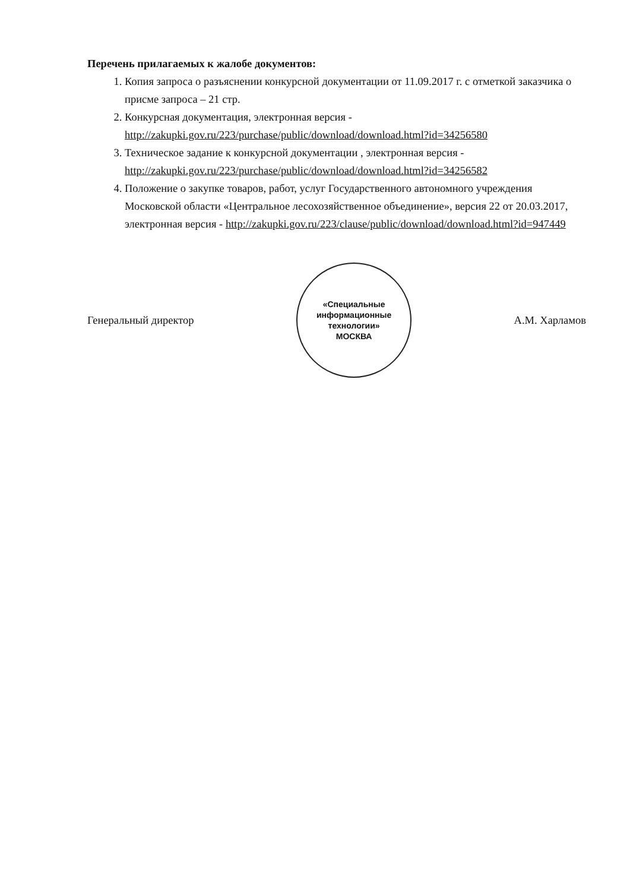Перечень прилагаемых к жалобе документов:
1. Копия запроса о разъяснении конкурсной документации от 11.09.2017 г. с отметкой заказчика о присме запроса – 21 стр.
2. Конкурсная документация, электронная версия - http://zakupki.gov.ru/223/purchase/public/download/download.html?id=34256580
3. Техническое задание к конкурсной документации , электронная версия - http://zakupki.gov.ru/223/purchase/public/download/download.html?id=34256582
4. Положение о закупке товаров, работ, услуг Государственного автономного учреждения Московской области «Центральное лесохозяйственное объединение», версия 22 от 20.03.2017, электронная версия - http://zakupki.gov.ru/223/clause/public/download/download.html?id=947449
Генеральный директор
«Специальные
информационные
технологии»
МОСКВА
А.М. Харламов